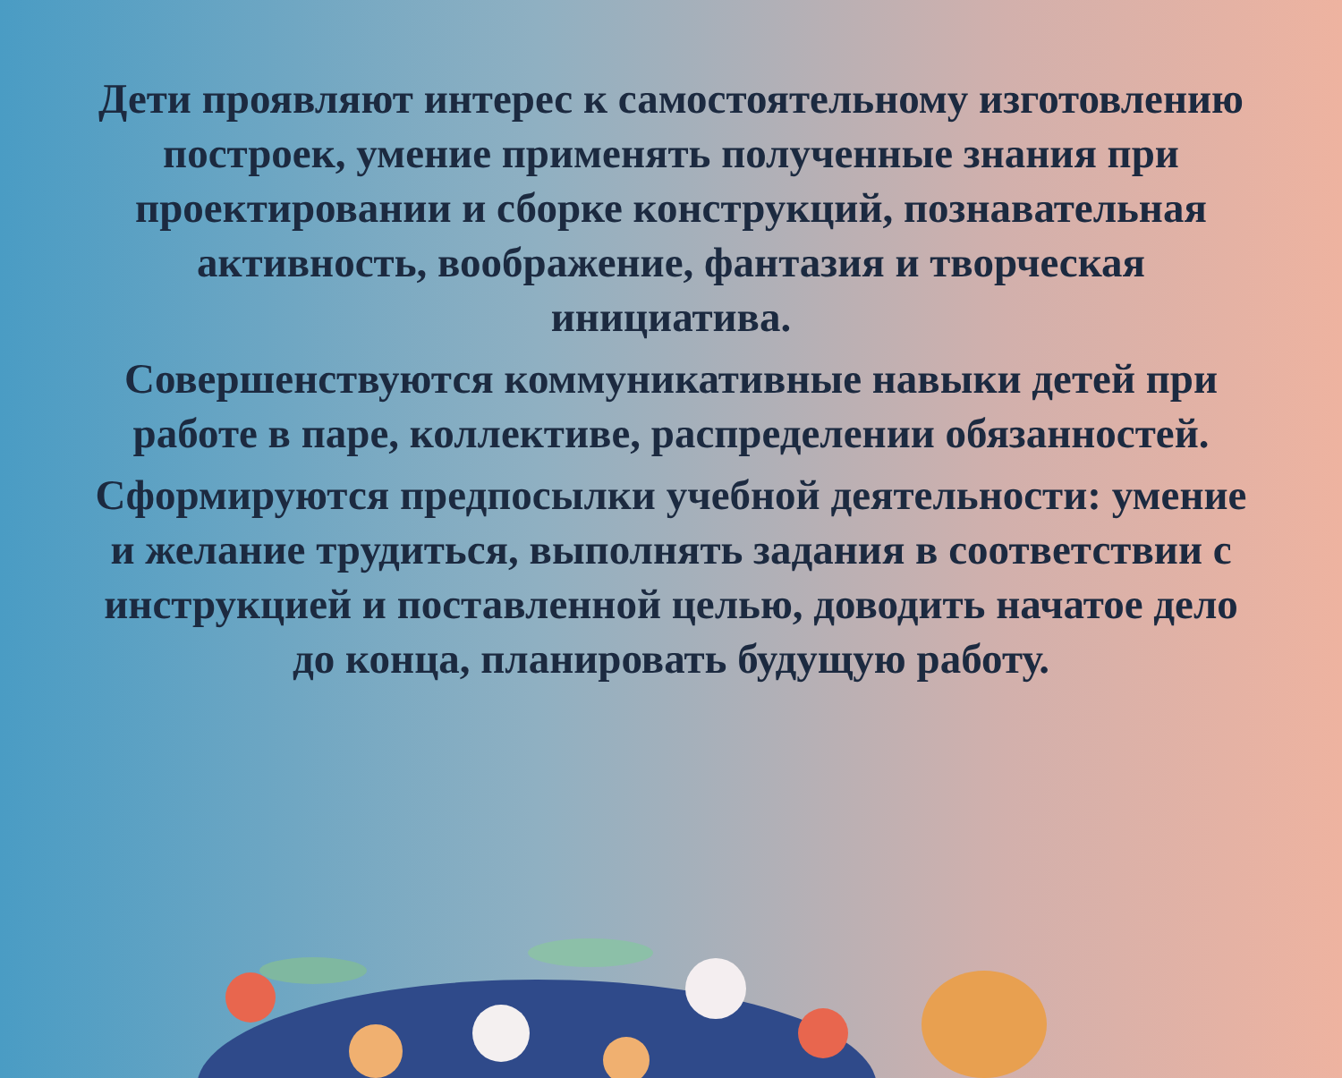Дети проявляют интерес к самостоятельному изготовлению построек, умение применять полученные знания при проектировании и сборке конструкций, познавательная активность, воображение, фантазия и творческая инициатива.
Совершенствуются коммуникативные навыки детей при работе в паре, коллективе, распределении обязанностей.
Сформируются предпосылки учебной деятельности: умение и желание трудиться, выполнять задания в соответствии с инструкцией и поставленной целью, доводить начатое дело до конца, планировать будущую работу.